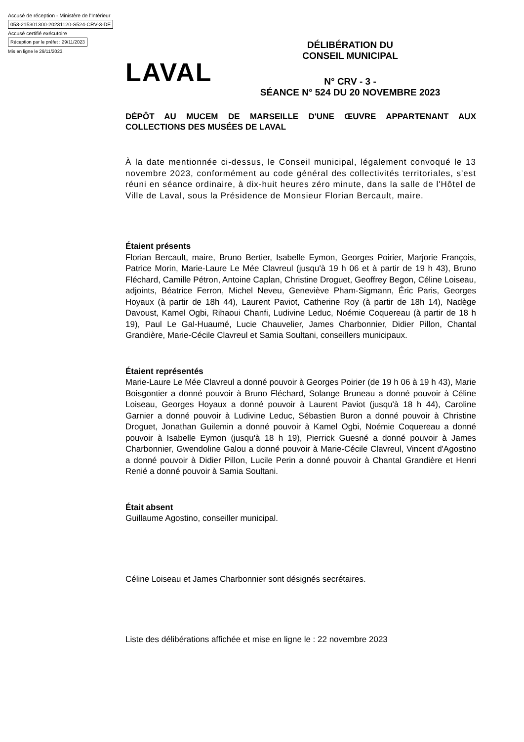Accusé de réception - Ministère de l'Intérieur
053-215301300-20231120-S524-CRV-3-DE
Accusé certifié exécutoire
Réception par le préfet : 29/11/2023
Mis en ligne le 29/11/2023.
LAVAL
DÉLIBÉRATION DU
CONSEIL MUNICIPAL
N° CRV - 3 -
SÉANCE N° 524 DU 20 NOVEMBRE 2023
DÉPÔT AU MUCEM DE MARSEILLE D'UNE ŒUVRE APPARTENANT AUX COLLECTIONS DES MUSÉES DE LAVAL
À la date mentionnée ci-dessus, le Conseil municipal, légalement convoqué le 13 novembre 2023, conformément au code général des collectivités territoriales, s'est réuni en séance ordinaire, à dix-huit heures zéro minute, dans la salle de l'Hôtel de Ville de Laval, sous la Présidence de Monsieur Florian Bercault, maire.
Étaient présents
Florian Bercault, maire, Bruno Bertier, Isabelle Eymon, Georges Poirier, Marjorie François, Patrice Morin, Marie-Laure Le Mée Clavreul (jusqu'à 19 h 06 et à partir de 19 h 43), Bruno Fléchard, Camille Pétron, Antoine Caplan, Christine Droguet, Geoffrey Begon, Céline Loiseau, adjoints, Béatrice Ferron, Michel Neveu, Geneviève Pham-Sigmann, Éric Paris, Georges Hoyaux (à partir de 18h 44), Laurent Paviot, Catherine Roy (à partir de 18h 14), Nadège Davoust, Kamel Ogbi, Rihaoui Chanfi, Ludivine Leduc, Noémie Coquereau (à partir de 18 h 19), Paul Le Gal-Huaumé, Lucie Chauvelier, James Charbonnier, Didier Pillon, Chantal Grandière, Marie-Cécile Clavreul et Samia Soultani, conseillers municipaux.
Étaient représentés
Marie-Laure Le Mée Clavreul a donné pouvoir à Georges Poirier (de 19 h 06 à 19 h 43), Marie Boisgontier a donné pouvoir à Bruno Fléchard, Solange Bruneau a donné pouvoir à Céline Loiseau, Georges Hoyaux a donné pouvoir à Laurent Paviot (jusqu'à 18 h 44), Caroline Garnier a donné pouvoir à Ludivine Leduc, Sébastien Buron a donné pouvoir à Christine Droguet, Jonathan Guilemin a donné pouvoir à Kamel Ogbi, Noémie Coquereau a donné pouvoir à Isabelle Eymon (jusqu'à 18 h 19), Pierrick Guesné a donné pouvoir à James Charbonnier, Gwendoline Galou a donné pouvoir à Marie-Cécile Clavreul, Vincent d'Agostino a donné pouvoir à Didier Pillon, Lucile Perin a donné pouvoir à Chantal Grandière et Henri Renié a donné pouvoir à Samia Soultani.
Était absent
Guillaume Agostino, conseiller municipal.
Céline Loiseau et James Charbonnier sont désignés secrétaires.
Liste des délibérations affichée et mise en ligne le : 22 novembre 2023